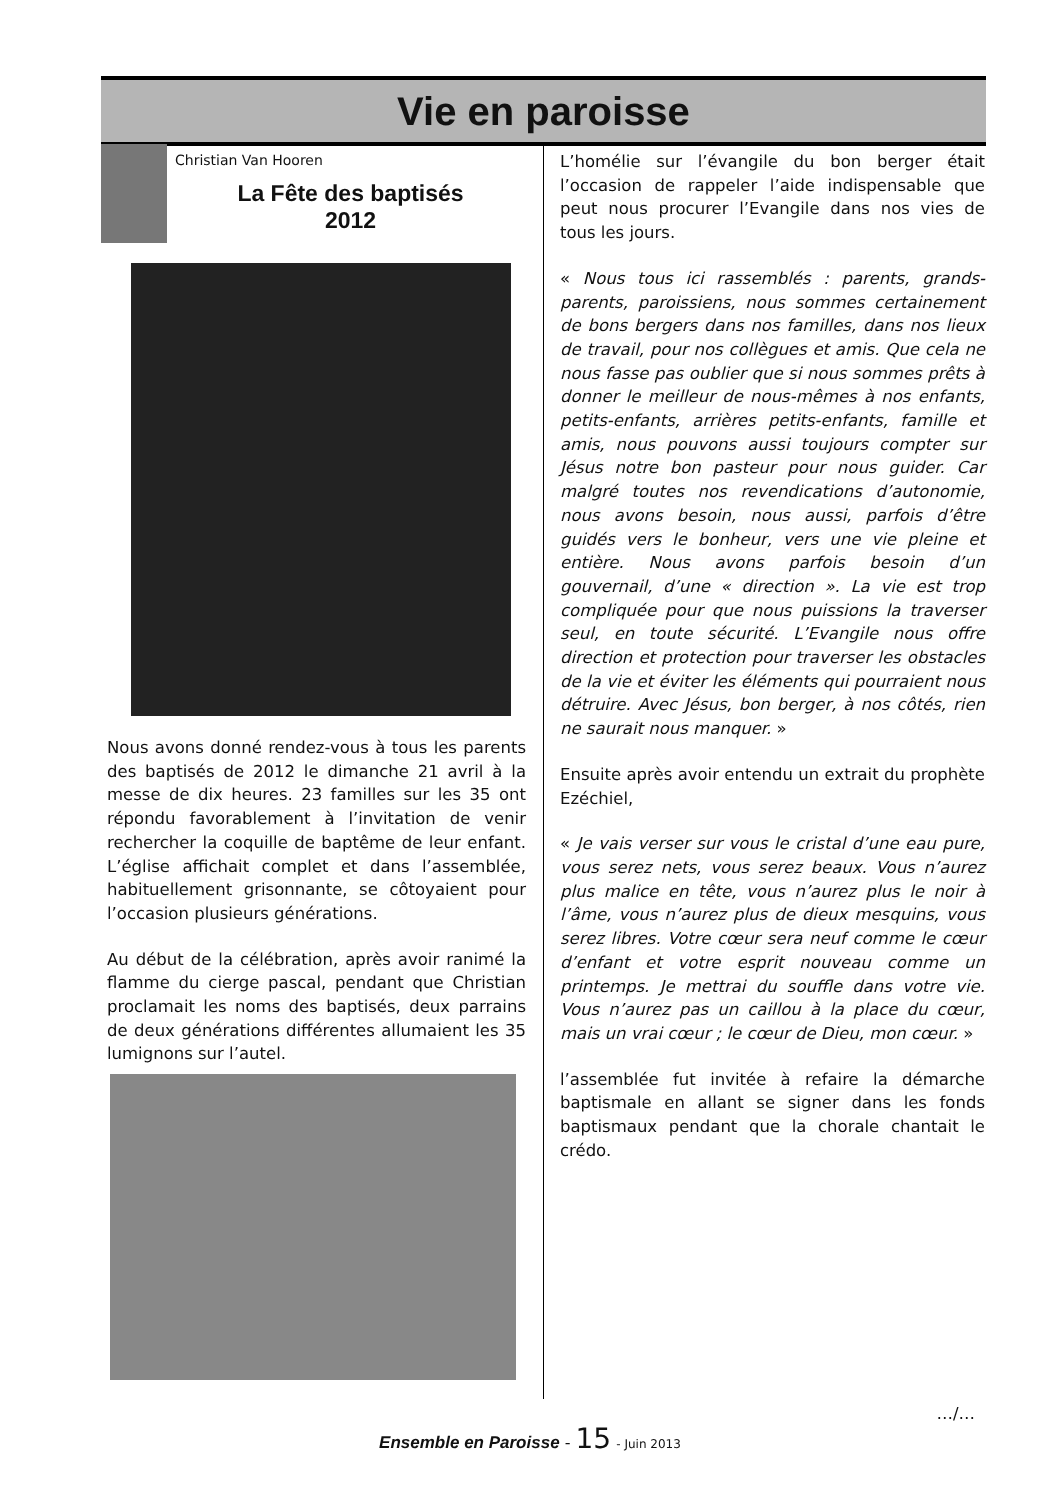Vie en paroisse
Christian Van Hooren
La Fête des baptisés
2012
Nous avons donné rendez-vous à tous les parents des baptisés de 2012 le dimanche 21 avril à la messe de dix heures. 23 familles sur les 35 ont répondu favorablement à l’invitation de venir rechercher la coquille de baptême de leur enfant. L’église affichait complet et dans l’assemblée, habituellement grisonnante, se côtoyaient pour l’occasion plusieurs générations.
Au début de la célébration, après avoir ranimé la flamme du cierge pascal, pendant que Christian proclamait les noms des baptisés, deux parrains de deux générations différentes allumaient les 35 lumignons sur l’autel.
L’homélie sur l’évangile du bon berger était l’occasion de rappeler l’aide indispensable que peut nous procurer l’Evangile dans nos vies de tous les jours.
« Nous tous ici rassemblés : parents, grands-parents, paroissiens, nous sommes certainement de bons bergers dans nos familles, dans nos lieux de travail, pour nos collègues et amis. Que cela ne nous fasse pas oublier que si nous sommes prêts à donner le meilleur de nous-mêmes à nos enfants, petits-enfants, arrières petits-enfants, famille et amis, nous pouvons aussi toujours compter sur Jésus notre bon pasteur pour nous guider. Car malgré toutes nos revendications d’autonomie, nous avons besoin, nous aussi, parfois d’être guidés vers le bonheur, vers une vie pleine et entière. Nous avons parfois besoin d’un gouvernail, d’une « direction ». La vie est trop compliquée pour que nous puissions la traverser seul, en toute sécurité. L’Evangile nous offre direction et protection pour traverser les obstacles de la vie et éviter les éléments qui pourraient nous détruire. Avec Jésus, bon berger, à nos côtés, rien ne saurait nous manquer. »
Ensuite après avoir entendu un extrait du prophète Ezéchiel,
« Je vais verser sur vous le cristal d’une eau pure, vous serez nets, vous serez beaux. Vous n’aurez plus malice en tête, vous n’aurez plus le noir à l’âme, vous n’aurez plus de dieux mesquins, vous serez libres. Votre cœur sera neuf comme le cœur d’enfant et votre esprit nouveau comme un printemps. Je mettrai du souffle dans votre vie. Vous n’aurez pas un caillou à la place du cœur, mais un vrai cœur ; le cœur de Dieu, mon cœur. »
l’assemblée fut invitée à refaire la démarche baptismale en allant se signer dans les fonds baptismaux pendant que la chorale chantait le crédo.
…/…
Ensemble en Paroisse - 15 - Juin 2013